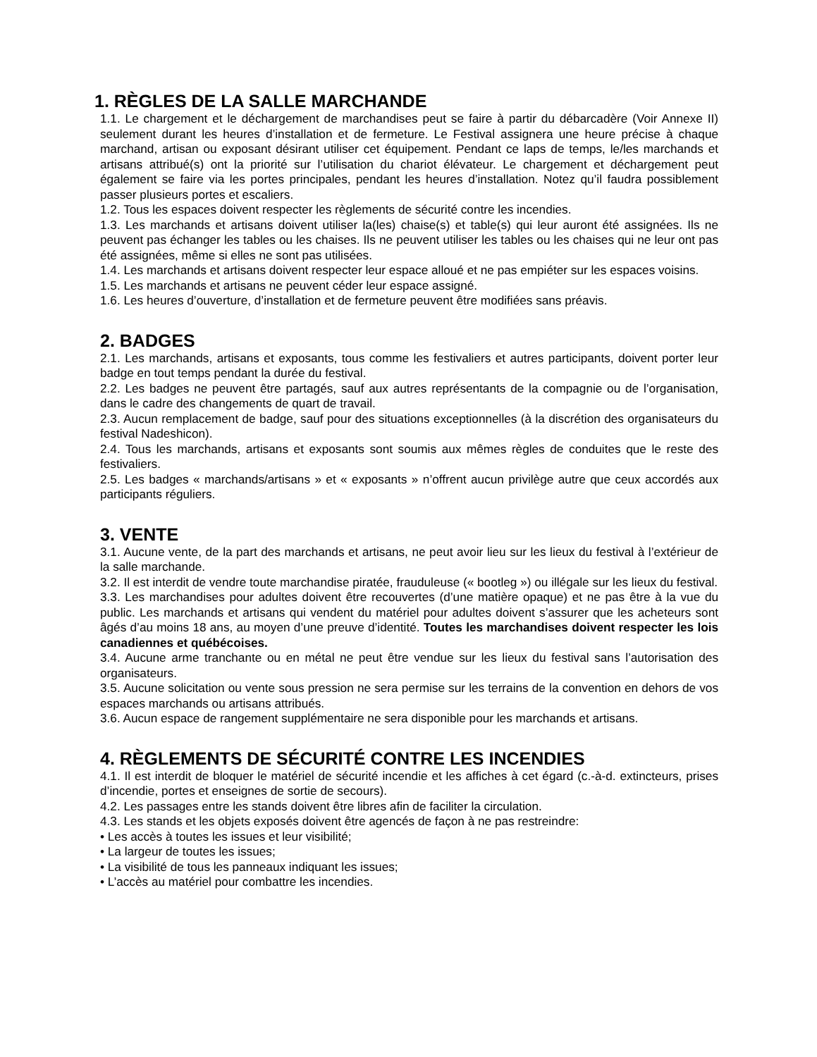1. RÈGLES DE LA SALLE MARCHANDE
1.1. Le chargement et le déchargement de marchandises peut se faire à partir du débarcadère (Voir Annexe II) seulement durant les heures d’installation et de fermeture. Le Festival assignera une heure précise à chaque marchand, artisan ou exposant désirant utiliser cet équipement. Pendant ce laps de temps, le/les marchands et artisans attribué(s) ont la priorité sur l’utilisation du chariot élévateur. Le chargement et déchargement peut également se faire via les portes principales, pendant les heures d’installation. Notez qu’il faudra possiblement passer plusieurs portes et escaliers.
1.2. Tous les espaces doivent respecter les règlements de sécurité contre les incendies.
1.3. Les marchands et artisans doivent utiliser la(les) chaise(s) et table(s) qui leur auront été assignées. Ils ne peuvent pas échanger les tables ou les chaises. Ils ne peuvent utiliser les tables ou les chaises qui ne leur ont pas été assignées, même si elles ne sont pas utilisées.
1.4. Les marchands et artisans doivent respecter leur espace alloué et ne pas empiéter sur les espaces voisins.
1.5. Les marchands et artisans ne peuvent céder leur espace assigné.
1.6. Les heures d’ouverture, d’installation et de fermeture peuvent être modifiées sans préavis.
2. BADGES
2.1. Les marchands, artisans et exposants, tous comme les festivaliers et autres participants, doivent porter leur badge en tout temps pendant la durée du festival.
2.2. Les badges ne peuvent être partagés, sauf aux autres représentants de la compagnie ou de l’organisation, dans le cadre des changements de quart de travail.
2.3. Aucun remplacement de badge, sauf pour des situations exceptionnelles (à la discrétion des organisateurs du festival Nadeshicon).
2.4. Tous les marchands, artisans et exposants sont soumis aux mêmes règles de conduites que le reste des festivaliers.
2.5. Les badges « marchands/artisans » et « exposants » n’offrent aucun privilège autre que ceux accordés aux participants réguliers.
3. VENTE
3.1. Aucune vente, de la part des marchands et artisans, ne peut avoir lieu sur les lieux du festival à l’extérieur de la salle marchande.
3.2. Il est interdit de vendre toute marchandise piratée, frauduleuse (« bootleg ») ou illégale sur les lieux du festival.
3.3. Les marchandises pour adultes doivent être recouvertes (d’une matière opaque) et ne pas être à la vue du public. Les marchands et artisans qui vendent du matériel pour adultes doivent s’assurer que les acheteurs sont âgés d’au moins 18 ans, au moyen d’une preuve d’identité. Toutes les marchandises doivent respecter les lois canadiennes et québécoises.
3.4. Aucune arme tranchante ou en métal ne peut être vendue sur les lieux du festival sans l’autorisation des organisateurs.
3.5. Aucune solicitation ou vente sous pression ne sera permise sur les terrains de la convention en dehors de vos espaces marchands ou artisans attribués.
3.6. Aucun espace de rangement supplémentaire ne sera disponible pour les marchands et artisans.
4. RÈGLEMENTS DE SÉCURITÉ CONTRE LES INCENDIES
4.1. Il est interdit de bloquer le matériel de sécurité incendie et les affiches à cet égard (c.-à-d. extincteurs, prises d’incendie, portes et enseignes de sortie de secours).
4.2. Les passages entre les stands doivent être libres afin de faciliter la circulation.
4.3. Les stands et les objets exposés doivent être agencés de façon à ne pas restreindre:
• Les accès à toutes les issues et leur visibilité;
• La largeur de toutes les issues;
• La visibilité de tous les panneaux indiquant les issues;
• L’accès au matériel pour combattre les incendies.